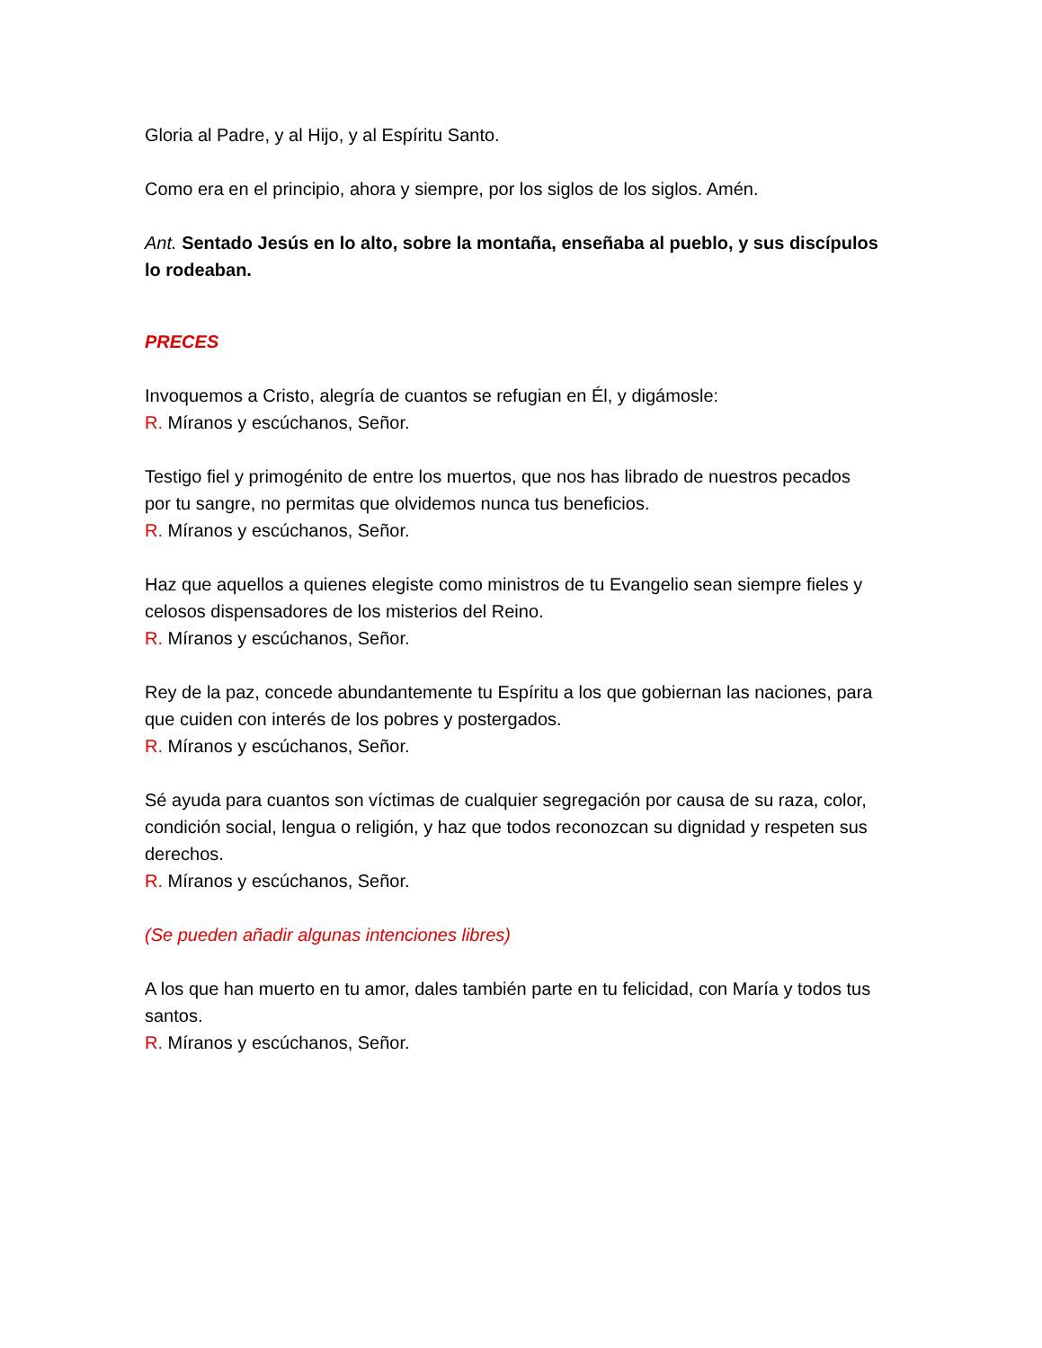Gloria al Padre, y al Hijo, y al Espíritu Santo.
Como era en el principio, ahora y siempre, por los siglos de los siglos. Amén.
Ant. Sentado Jesús en lo alto, sobre la montaña, enseñaba al pueblo, y sus discípulos lo rodeaban.
PRECES
Invoquemos a Cristo, alegría de cuantos se refugian en Él, y digámosle:
R. Míranos y escúchanos, Señor.
Testigo fiel y primogénito de entre los muertos, que nos has librado de nuestros pecados por tu sangre, no permitas que olvidemos nunca tus beneficios.
R. Míranos y escúchanos, Señor.
Haz que aquellos a quienes elegiste como ministros de tu Evangelio sean siempre fieles y celosos dispensadores de los misterios del Reino.
R. Míranos y escúchanos, Señor.
Rey de la paz, concede abundantemente tu Espíritu a los que gobiernan las naciones, para que cuiden con interés de los pobres y postergados.
R. Míranos y escúchanos, Señor.
Sé ayuda para cuantos son víctimas de cualquier segregación por causa de su raza, color, condición social, lengua o religión, y haz que todos reconozcan su dignidad y respeten sus derechos.
R. Míranos y escúchanos, Señor.
(Se pueden añadir algunas intenciones libres)
A los que han muerto en tu amor, dales también parte en tu felicidad, con María y todos tus santos.
R. Míranos y escúchanos, Señor.